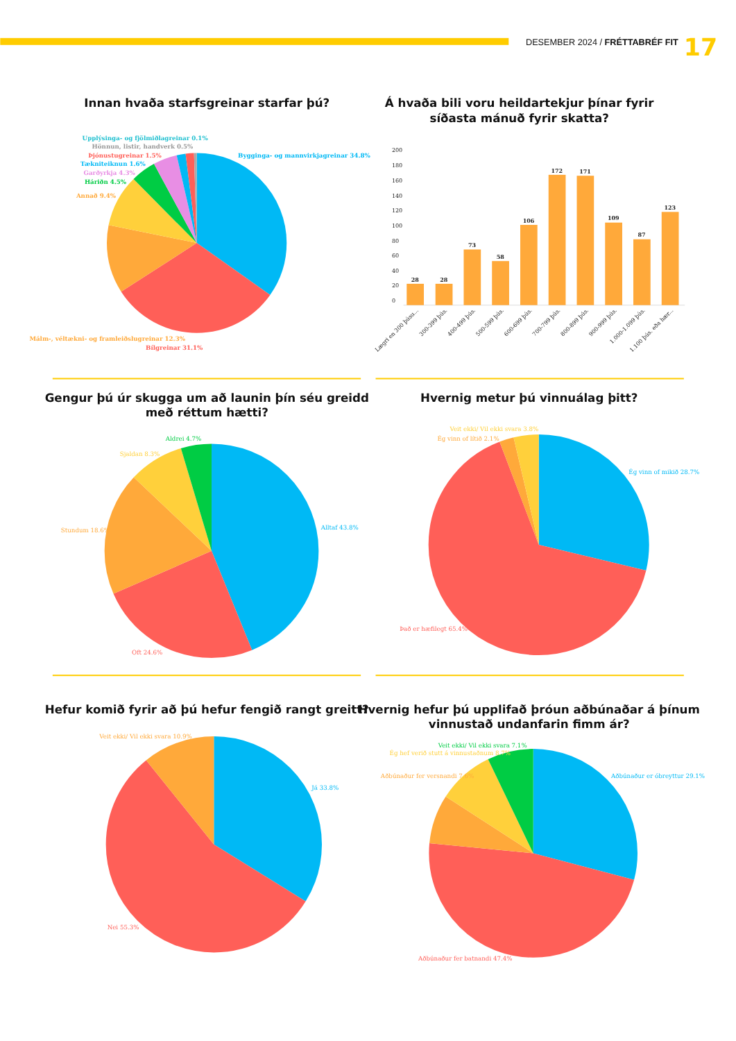DESEMBER 2024 / FRÉTTABRÉF FIT
17
Innan hvaða starfsgreinar starfar þú?
Upplýsinga- og fjölmiðlagreinar 0.1%
Hönnun, listir, handverk 0.5%
Þjónustugreinar 1.5%
Bygginga- og mannvirkjagreinar 34.8%
Tækniteiknun 1.6%
Garðyrkja 4.3%
Háriðn 4.5%
Annað 9.4%
Málm-, véltækni- og framleiðslugreinar 12.3%
Bílgreinar 31.1%
Á hvaða bili voru heildartekjur þínar fyrir
síðasta mánuð fyrir skatta?
200
180
160
140
120
100
80
60
40
20
0
28
28
73
58
106
172
171
109
87
123
Lægri en 300 þúsu...
300-399 þús.
400-499 þús.
500-599 þús.
600-699 þús.
700-799 þús.
800-899 þús.
900-999 þús.
1.000-1.099 þús.
1.100 þús. eða hær...
Gengur þú úr skugga um að launin þín séu greidd
með réttum hætti?
Aldrei 4.7%
Sjaldan 8.3%
Alltaf 43.8%
Stundum 18.6%
Oft 24.6%
Hvernig metur þú vinnuálag þitt?
Veit ekki/ Vil ekki svara 3.8%
Ég vinn of lítið 2.1%
Ég vinn of mikið 28.7%
Það er hæfilegt 65.4%
Hefur komið fyrir að þú hefur fengið rangt greitt?
Veit ekki/ Vil ekki svara 10.9%
Já 33.8%
Nei 55.3%
Hvernig hefur þú upplifað þróun aðbúnaðar á þínum
vinnustað undanfarin fimm ár?
Veit ekki/ Vil ekki svara 7.1%
Ég hef verið stutt á vinnustaðnum 8.7%
Aðbúnaður fer versnandi 7.6%
Aðbúnaður er óbreyttur 29.1%
Aðbúnaður fer batnandi 47.4%